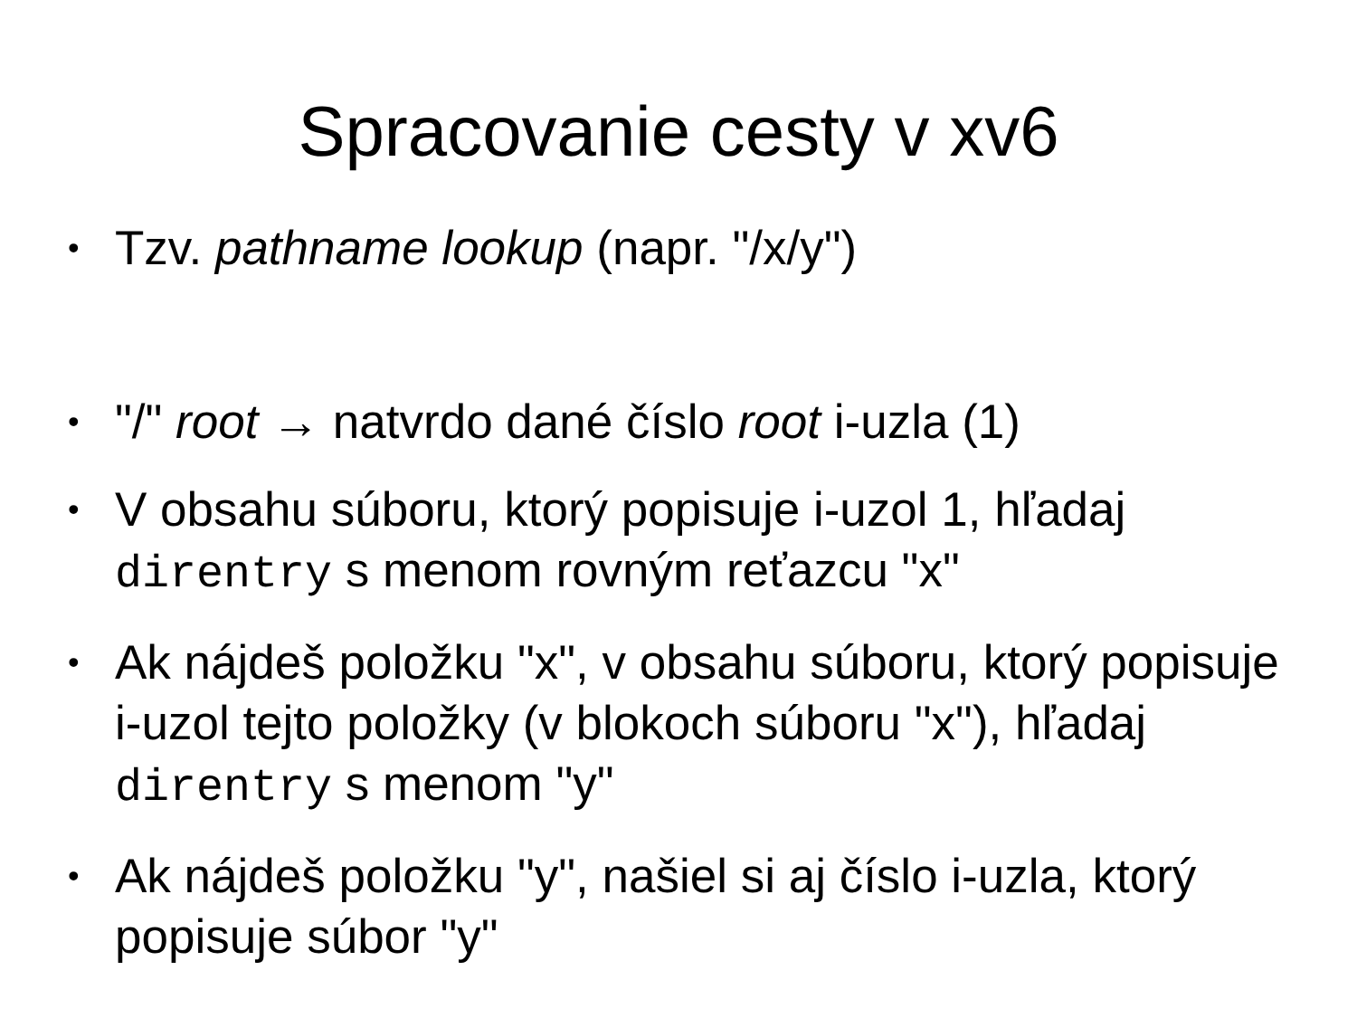Spracovanie cesty v xv6
• Tzv. pathname lookup (napr. "/x/y")
• "/" root → natvrdo dané číslo root i-uzla (1)
• V obsahu súboru, ktorý popisuje i-uzol 1, hľadaj direntry s menom rovným reťazcu "x"
• Ak nájdeš položku "x", v obsahu súboru, ktorý popisuje i-uzol tejto položky (v blokoch súboru "x"), hľadaj direntry s menom "y"
• Ak nájdeš položku "y", našiel si aj číslo i-uzla, ktorý popisuje súbor "y"